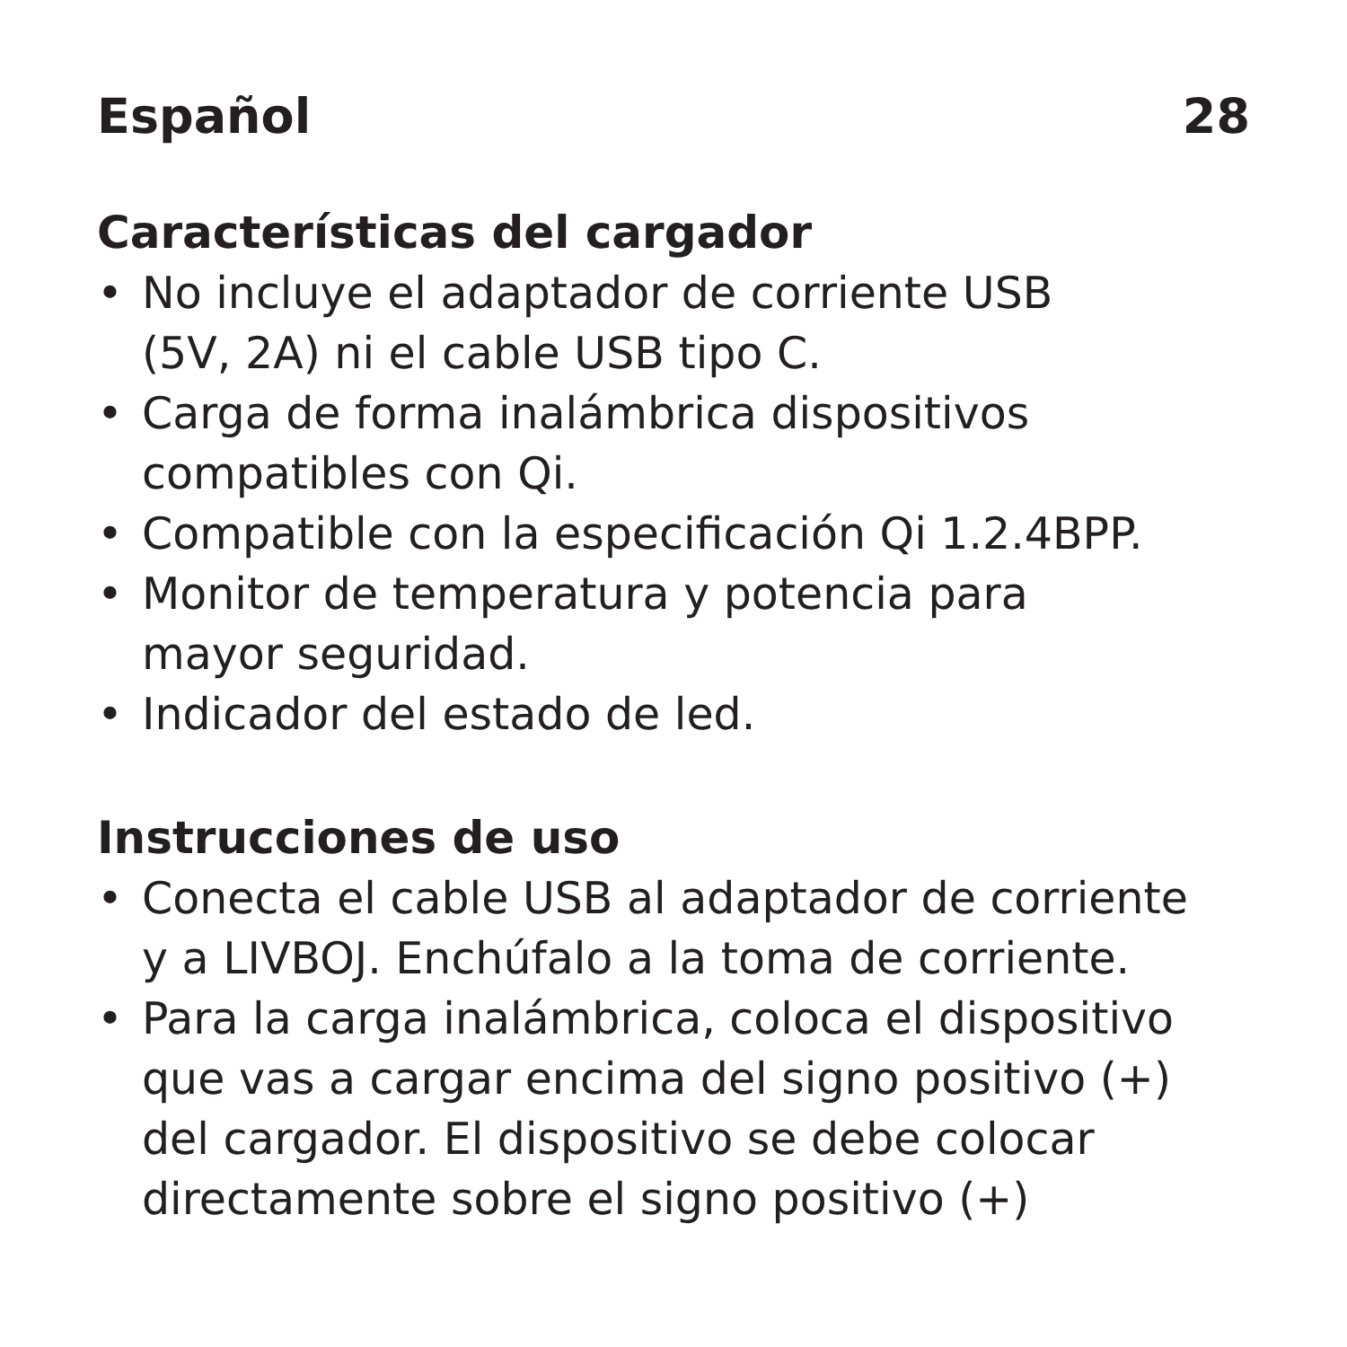Español 28
Características del cargador
• No incluye el adaptador de corriente USB
(5V, 2A) ni el cable USB tipo C.
• Carga de forma inalámbrica dispositivos
compatibles con Qi.
• Compatible con la especificación Qi 1.2.4BPP.
• Monitor de temperatura y potencia para
mayor seguridad.
• Indicador del estado de led.
Instrucciones de uso
• Conecta el cable USB al adaptador de corriente
y a LIVBOJ. Enchúfalo a la toma de corriente.
• Para la carga inalámbrica, coloca el dispositivo
que vas a cargar encima del signo positivo (+)
del cargador. El dispositivo se debe colocar
directamente sobre el signo positivo (+)